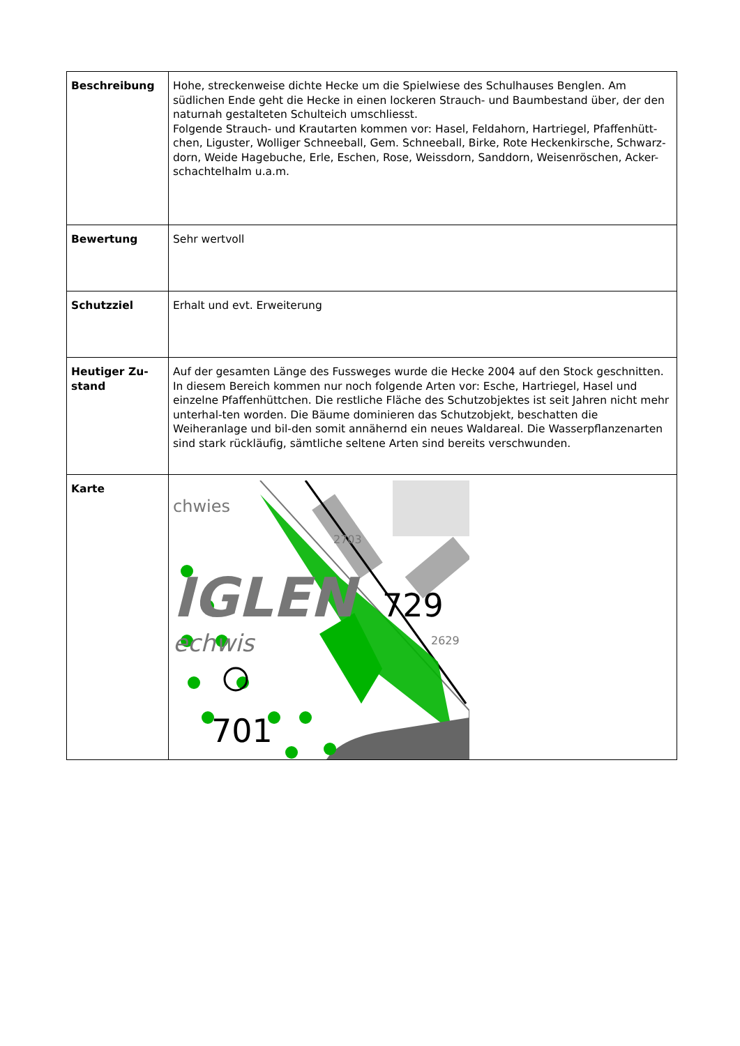| Beschreibung | Hohe, streckenweise dichte Hecke um die Spielwiese des Schulhauses Benglen. Am südlichen Ende geht die Hecke in einen lockeren Strauch- und Baumbestand über, der den naturnah gestalteten Schulteich umschliesst. Folgende Strauch- und Krautarten kommen vor: Hasel, Feldahorn, Hartriegel, Pfaffenhütt-chen, Liguster, Wolliger Schneeball, Gem. Schneeball, Birke, Rote Heckenkirsche, Schwarz-dorn, Weide Hagebuche, Erle, Eschen, Rose, Weissdorn, Sanddorn, Weisenröschen, Acker-schachtelhalm u.a.m. |
| Bewertung | Sehr wertvoll |
| Schutzziel | Erhalt und evt. Erweiterung |
| Heutiger Zu-stand | Auf der gesamten Länge des Fussweges wurde die Hecke 2004 auf den Stock geschnitten. In diesem Bereich kommen nur noch folgende Arten vor: Esche, Hartriegel, Hasel und einzelne Pfaffenhüttchen. Die restliche Fläche des Schutzobjektes ist seit Jahren nicht mehr unterhal-ten worden. Die Bäume dominieren das Schutzobjekt, beschatten die Weiheranlage und bil-den somit annähernd ein neues Waldareal. Die Wasserpflanzenarten sind stark rückläufig, sämtliche seltene Arten sind bereits verschwunden. |
| Karte | IGLEN chwies echwis 2703 2629 729 701 |